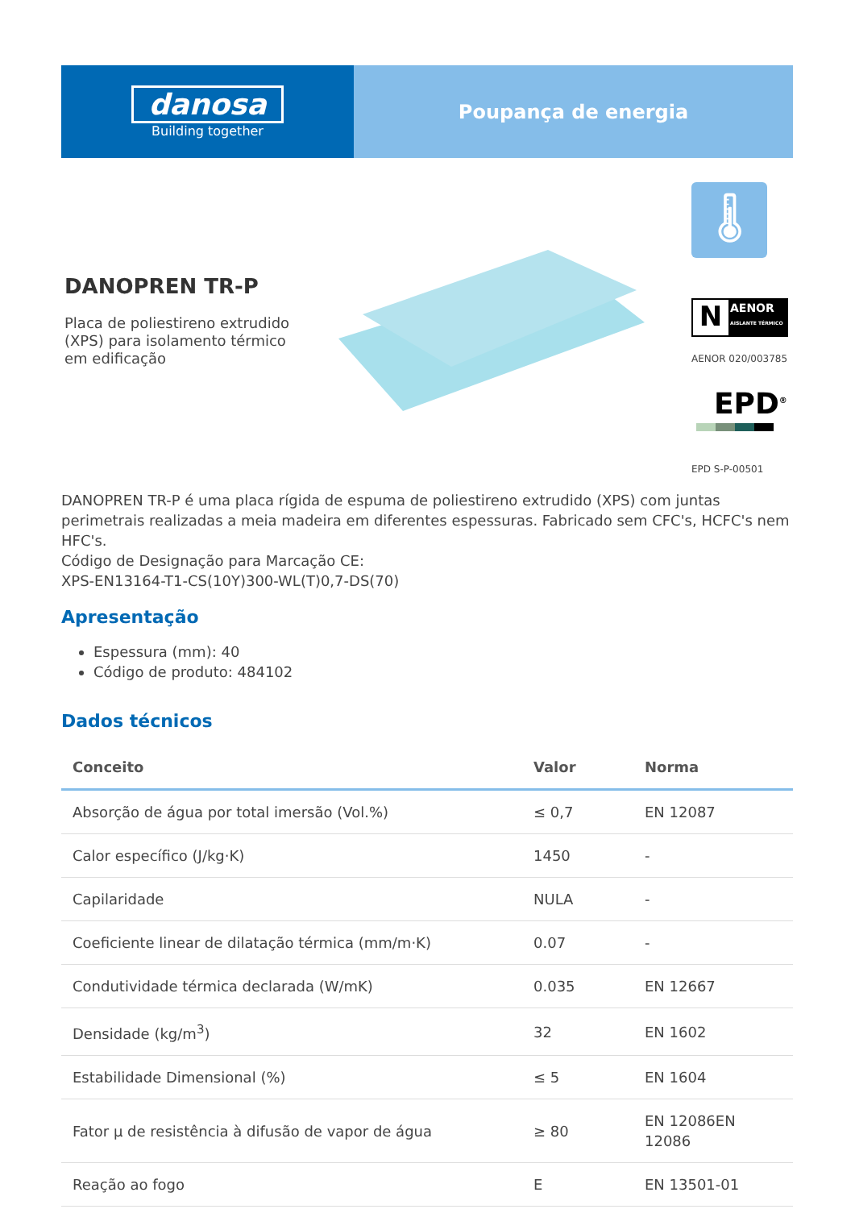danosa
Building together
Poupança de energia
DANOPREN TR-P
Placa de poliestireno extrudido (XPS) para isolamento térmico em edificação
🌡
N AENOR
AISLANTE TÉRMICO
AENOR 020/003785
EPD<sup>®</sup>
EPD S-P-00501
DANOPREN TR-P é uma placa rígida de espuma de poliestireno extrudido (XPS) com juntas perimetrais realizadas a meia madeira em diferentes espessuras. Fabricado sem CFC's, HCFC's nem HFC's.
Código de Designação para Marcação CE:
XPS-EN13164-T1-CS(10Y)300-WL(T)0,7-DS(70)
Apresentação
Espessura (mm): 40
Código de produto: 484102
Dados técnicos
| Conceito | Valor | Norma |
| --- | --- | --- |
| Absorção de água por total imersão (Vol.%) | ≤ 0,7 | EN 12087 |
| Calor específico (J/kg·K) | 1450 | - |
| Capilaridade | NULA | - |
| Coeficiente linear de dilatação térmica (mm/m·K) | 0.07 | - |
| Condutividade térmica declarada (W/mK) | 0.035 | EN 12667 |
| Densidade (kg/m<sup>3</sup>) | 32 | EN 1602 |
| Estabilidade Dimensional (%) | ≤ 5 | EN 1604 |
| Fator µ de resistência à difusão de vapor de água | ≥ 80 | EN 12086EN 12086 |
| Reação ao fogo | E | EN 13501-01 |